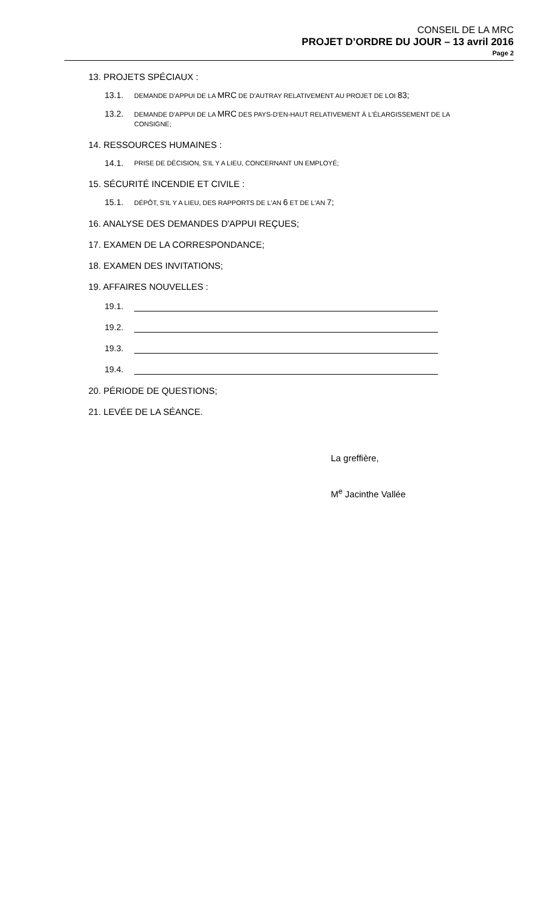CONSEIL DE LA MRC
PROJET D’ORDRE DU JOUR – 13 avril 2016
Page 2
13. PROJETS SPÉCIAUX :
13.1. DEMANDE D'APPUI DE LA MRC DE D'AUTRAY RELATIVEMENT AU PROJET DE LOI 83;
13.2. DEMANDE D'APPUI DE LA MRC DES PAYS-D'EN-HAUT RELATIVEMENT À L'ÉLARGISSEMENT DE LA CONSIGNE;
14. RESSOURCES HUMAINES :
14.1. PRISE DE DÉCISION, S'IL Y A LIEU, CONCERNANT UN EMPLOYÉ;
15. SÉCURITÉ INCENDIE ET CIVILE :
15.1. DÉPÔT, S'IL Y A LIEU, DES RAPPORTS DE L'AN 6 ET DE L'AN 7;
16. ANALYSE DES DEMANDES D'APPUI REÇUES;
17. EXAMEN DE LA CORRESPONDANCE;
18. EXAMEN DES INVITATIONS;
19. AFFAIRES NOUVELLES :
19.1.
19.2.
19.3.
19.4.
20. PÉRIODE DE QUESTIONS;
21. LEVÉE DE LA SÉANCE.
La greffière,
M<sup>e</sup> Jacinthe Vallée